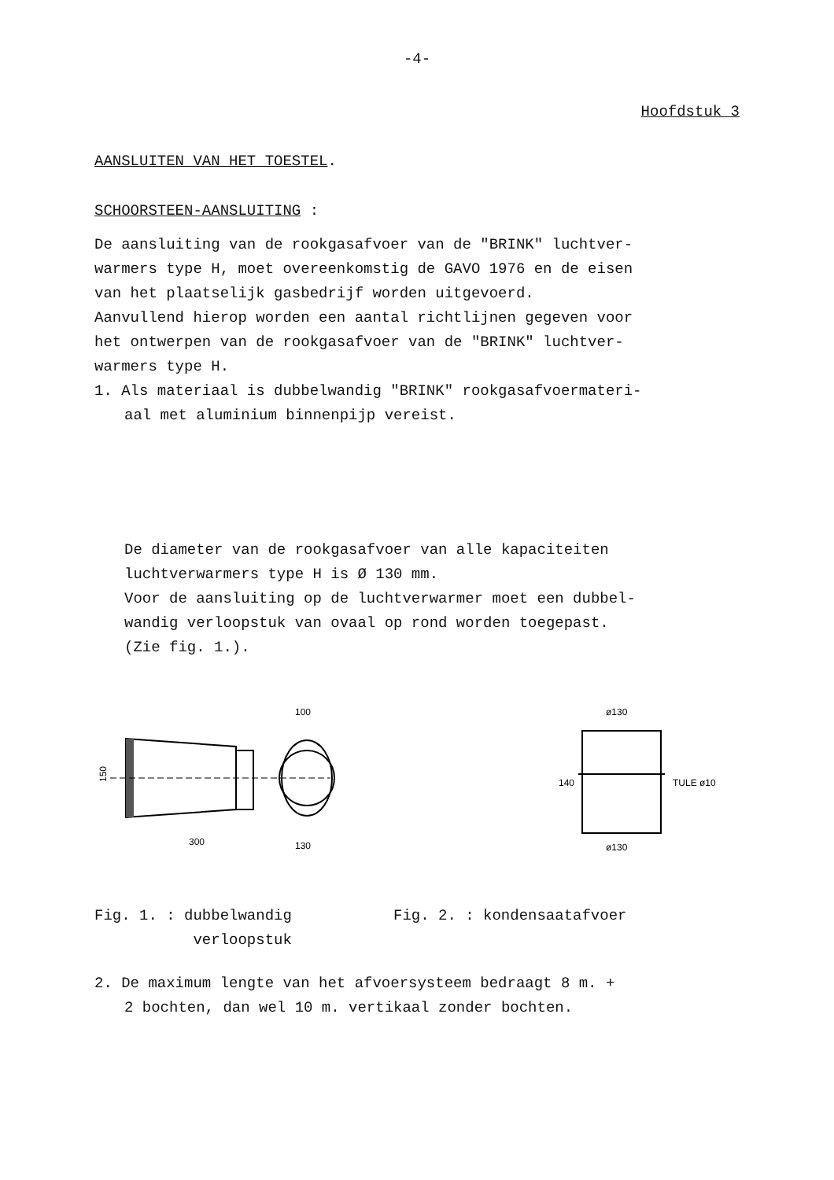-4-
Hoofdstuk 3
AANSLUITEN VAN HET TOESTEL.
SCHOORSTEEN-AANSLUITING :
De aansluiting van de rookgasafvoer van de "BRINK" luchtver-
warmers type H, moet overeenkomstig de GAVO 1976 en de eisen
van het plaatselijk gasbedrijf worden uitgevoerd.
Aanvullend hierop worden een aantal richtlijnen gegeven voor
het ontwerpen van de rookgasafvoer van de "BRINK" luchtver-
warmers type H.
1. Als materiaal is dubbelwandig "BRINK" rookgasafvoermateri-
aal met aluminium binnenpijp vereist.
De diameter van de rookgasafvoer van alle kapaciteiten
luchtverwarmers type H is Ø 130 mm.
Voor de aansluiting op de luchtverwarmer moet een dubbel-
wandig verloopstuk van ovaal op rond worden toegepast.
(Zie fig. 1.).
100
300
130
150
ø130
ø130
TULE ø10
140
Fig. 1. : dubbelwandig
verloopstuk
Fig. 2. : kondensaatafvoer
2. De maximum lengte van het afvoersysteem bedraagt 8 m. +
2 bochten, dan wel 10 m. vertikaal zonder bochten.